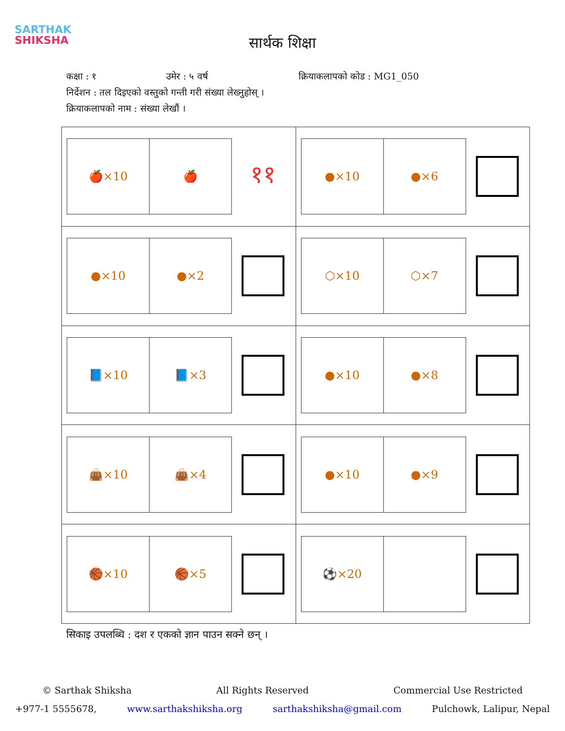SARTHAK
SHIKSHA
सार्थक शिक्षा
कक्षा : १ उमेर : ५ वर्ष क्रियाकलापको कोड : MG1_050
निर्देशन : तल दिइएको वस्तुको गन्ती गरी संख्या लेख्नुहोस् ।
क्रियाकलापको नाम : संख्या लेखौं ।
| 🍎×10 🍎 ११ | ●×10 ●×6 |
| ●×10 ●×2 | ⬡×10 ⬡×7 |
| 📘×10 📘×3 | ●×10 ●×8 |
| 👜×10 👜×4 | ●×10 ●×9 |
| 🏀×10 🏀×5 | ⚽×20 |
सिकाइ उपलब्धि : दश र एकको ज्ञान पाउन सक्ने छन् ।
© Sarthak Shiksha All Rights Reserved Commercial Use Restricted
+977-1 5555678, www.sarthakshiksha.org sarthakshiksha@gmail.com Pulchowk, Lalipur, Nepal